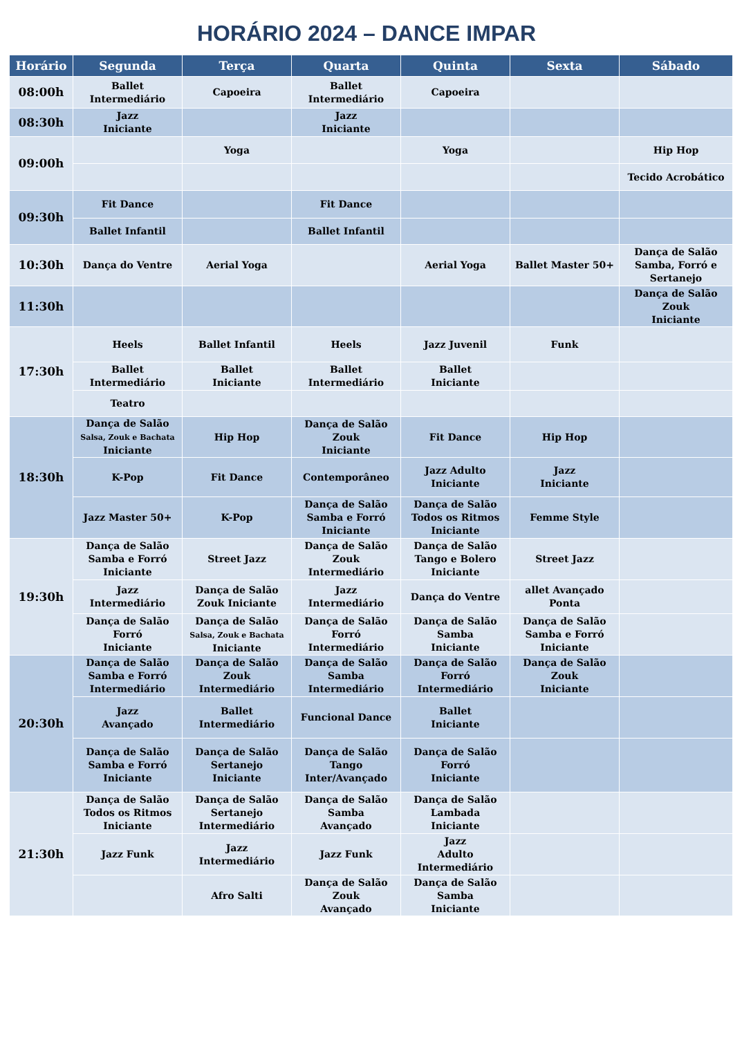HORÁRIO 2024 – DANCE IMPAR
| Horário | Segunda | Terça | Quarta | Quinta | Sexta | Sábado |
| --- | --- | --- | --- | --- | --- | --- |
| 08:00h | Ballet Intermediário | Capoeira | Ballet Intermediário | Capoeira | | |
| 08:30h | Jazz Iniciante | | Jazz Iniciante | | | |
| 09:00h | | Yoga | | Yoga | | Hip Hop |
| | | | | | | Tecido Acrobático |
| 09:30h | Fit Dance | | Fit Dance | | | |
| | Ballet Infantil | | Ballet Infantil | | | |
| 10:30h | Dança do Ventre | Aerial Yoga | | Aerial Yoga | Ballet Master 50+ | Dança de Salão Samba, Forró e Sertanejo |
| 11:30h | | | | | | Dança de Salão Zouk Iniciante |
| 17:30h | Heels | Ballet Infantil | Heels | Jazz Juvenil | Funk | |
| | Ballet Intermediário | Ballet Iniciante | Ballet Intermediário | Ballet Iniciante | | |
| | Teatro | | | | | |
| 18:30h | Dança de Salão Salsa, Zouk e Bachata Iniciante | Hip Hop | Dança de Salão Zouk Iniciante | Fit Dance | Hip Hop | |
| | K-Pop | Fit Dance | Contemporâneo | Jazz Adulto Iniciante | Jazz Iniciante | |
| | Jazz Master 50+ | K-Pop | Dança de Salão Samba e Forró Iniciante | Dança de Salão Todos os Ritmos Iniciante | Femme Style | |
| 19:30h | Dança de Salão Samba e Forró Iniciante | Street Jazz | Dança de Salão Zouk Intermediário | Dança de Salão Tango e Bolero Iniciante | Street Jazz | |
| | Jazz Intermediário | Dança de Salão Zouk Iniciante | Jazz Intermediário | Dança do Ventre | allet Avançado Ponta | |
| | Dança de Salão Forró Iniciante | Dança de Salão Salsa, Zouk e Bachata Iniciante | Dança de Salão Forró Intermediário | Dança de Salão Samba Iniciante | Dança de Salão Samba e Forró Iniciante | |
| 20:30h | Dança de Salão Samba e Forró Intermediário | Dança de Salão Zouk Intermediário | Dança de Salão Samba Intermediário | Dança de Salão Forró Intermediário | Dança de Salão Zouk Iniciante | |
| | Jazz Avançado | Ballet Intermediário | Funcional Dance | Ballet Iniciante | | |
| | Dança de Salão Samba e Forró Iniciante | Dança de Salão Sertanejo Iniciante | Dança de Salão Tango Inter/Avançado | Dança de Salão Forró Iniciante | | |
| 21:30h | Dança de Salão Todos os Ritmos Iniciante | Dança de Salão Sertanejo Intermediário | Dança de Salão Samba Avançado | Dança de Salão Lambada Iniciante | | |
| | Jazz Funk | Jazz Intermediário | Jazz Funk | Jazz Adulto Intermediário | | |
| | | Afro Salti | Dança de Salão Zouk Avançado | Dança de Salão Samba Iniciante | | |